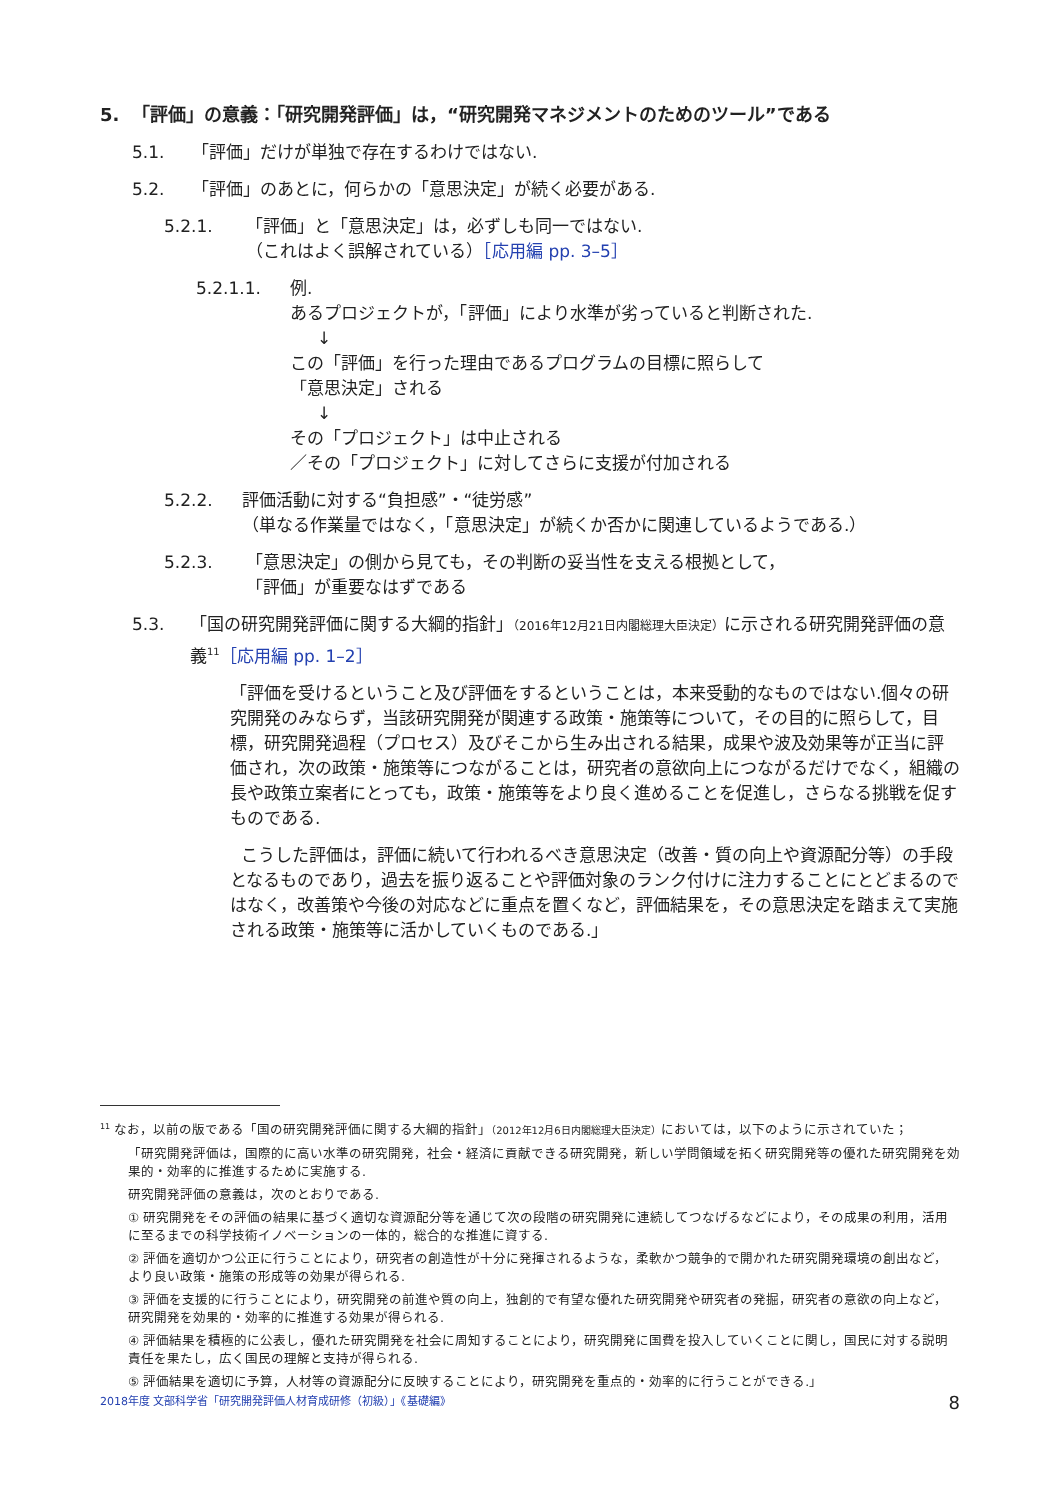5. 「評価」の意義：「研究開発評価」は，“研究開発マネジメントのためのツール”である
5.1. 「評価」だけが単独で存在するわけではない.
5.2. 「評価」のあとに，何らかの「意思決定」が続く必要がある.
5.2.1. 「評価」と「意思決定」は，必ずしも同一ではない.
（これはよく誤解されている）［応用編 pp. 3–5］
5.2.1.1. 例.
あるプロジェクトが，「評価」により水準が劣っていると判断された.
↓
この「評価」を行った理由であるプログラムの目標に照らして
「意思決定」される
↓
その「プロジェクト」は中止される
／その「プロジェクト」に対してさらに支援が付加される
5.2.2. 評価活動に対する“負担感”・“徒労感”
（単なる作業量ではなく，「意思決定」が続くか否かに関連しているようである.）
5.2.3. 「意思決定」の側から見ても，その判断の妥当性を支える根拠として，
「評価」が重要なはずである
5.3. 「国の研究開発評価に関する大綱的指針」（2016年12月21日内閣総理大臣決定）に示される研究開発評価の意義<sup>11</sup>［応用編 pp. 1–2］
「評価を受けるということ及び評価をするということは，本来受動的なものではない.個々の研究開発のみならず，当該研究開発が関連する政策・施策等について，その目的に照らして，目標，研究開発過程（プロセス）及びそこから生み出される結果，成果や波及効果等が正当に評価され，次の政策・施策等につながることは，研究者の意欲向上につながるだけでなく，組織の長や政策立案者にとっても，政策・施策等をより良く進めることを促進し，さらなる挑戦を促すものである.
こうした評価は，評価に続いて行われるべき意思決定（改善・質の向上や資源配分等）の手段となるものであり，過去を振り返ることや評価対象のランク付けに注力することにとどまるのではなく，改善策や今後の対応などに重点を置くなど，評価結果を，その意思決定を踏まえて実施される政策・施策等に活かしていくものである.」
<sup>11</sup> なお，以前の版である「国の研究開発評価に関する大綱的指針」（2012年12月6日内閣総理大臣決定）においては，以下のように示されていた；
「研究開発評価は，国際的に高い水準の研究開発，社会・経済に貢献できる研究開発，新しい学問領域を拓く研究開発等の優れた研究開発を効果的・効率的に推進するために実施する.
研究開発評価の意義は，次のとおりである.
① 研究開発をその評価の結果に基づく適切な資源配分等を通じて次の段階の研究開発に連続してつなげるなどにより，その成果の利用，活用に至るまでの科学技術イノベーションの一体的，総合的な推進に資する.
② 評価を適切かつ公正に行うことにより，研究者の創造性が十分に発揮されるような，柔軟かつ競争的で開かれた研究開発環境の創出など，より良い政策・施策の形成等の効果が得られる.
③ 評価を支援的に行うことにより，研究開発の前進や質の向上，独創的で有望な優れた研究開発や研究者の発掘，研究者の意欲の向上など，研究開発を効果的・効率的に推進する効果が得られる.
④ 評価結果を積極的に公表し，優れた研究開発を社会に周知することにより，研究開発に国費を投入していくことに関し，国民に対する説明責任を果たし，広く国民の理解と支持が得られる.
⑤ 評価結果を適切に予算，人材等の資源配分に反映することにより，研究開発を重点的・効率的に行うことができる.」
2018年度 文部科学省「研究開発評価人材育成研修（初級）」《基礎編》 8